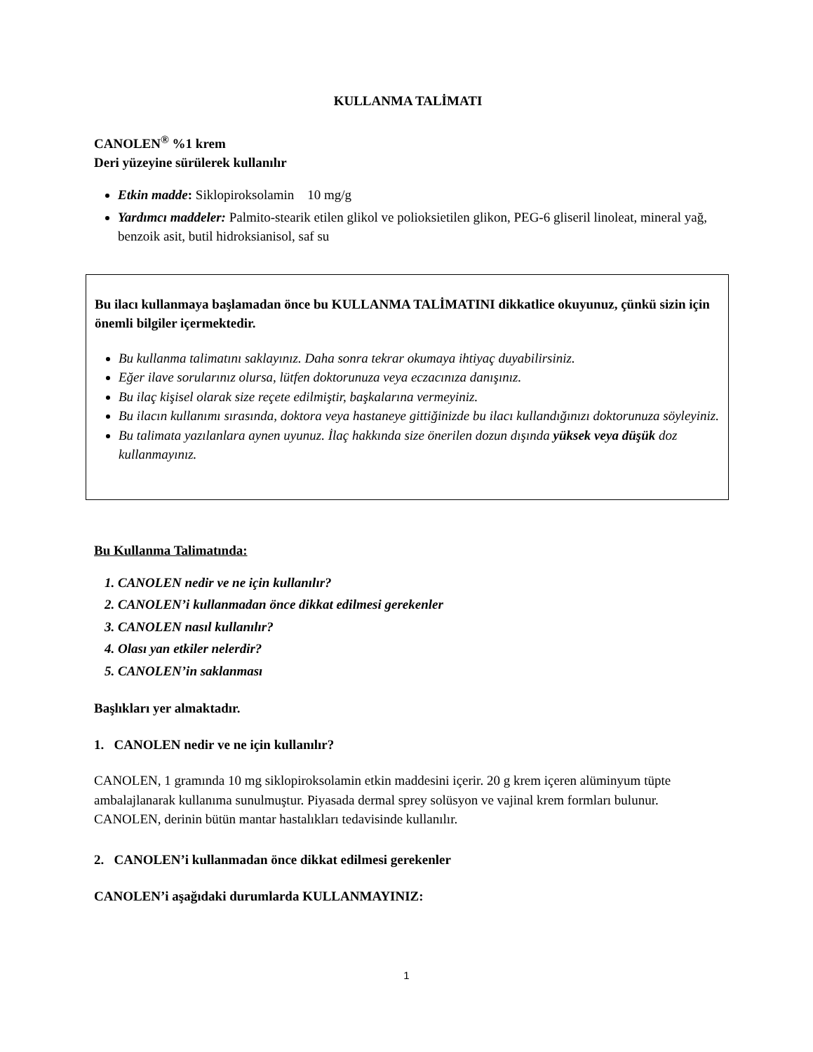KULLANMA TALİMATI
CANOLEN<sup>®</sup> %1 krem
Deri yüzeyine sürülerek kullanılır
Etkin madde: Siklopiroksolamin 10 mg/g
Yardımcı maddeler: Palmito-stearik etilen glikol ve polioksietilen glikon, PEG-6 gliseril linoleat, mineral yağ, benzoik asit, butil hidroksianisol, saf su
Bu ilacı kullanmaya başlamadan önce bu KULLANMA TALİMATINI dikkatlice okuyunuz, çünkü sizin için önemli bilgiler içermektedir.
Bu kullanma talimatını saklayınız. Daha sonra tekrar okumaya ihtiyaç duyabilirsiniz.
Eğer ilave sorularınız olursa, lütfen doktorunuza veya eczacınıza danışınız.
Bu ilaç kişisel olarak size reçete edilmiştir, başkalarına vermeyiniz.
Bu ilacın kullanımı sırasında, doktora veya hastaneye gittiğinizde bu ilacı kullandığınızı doktorunuza söyleyiniz.
Bu talimata yazılanlara aynen uyunuz. İlaç hakkında size önerilen dozun dışında yüksek veya düşük doz kullanmayınız.
Bu Kullanma Talimatında:
1. CANOLEN nedir ve ne için kullanılır?
2. CANOLEN’i kullanmadan önce dikkat edilmesi gerekenler
3. CANOLEN nasıl kullanılır?
4. Olası yan etkiler nelerdir?
5. CANOLEN’in saklanması
Başlıkları yer almaktadır.
1. CANOLEN nedir ve ne için kullanılır?
CANOLEN, 1 gramında 10 mg siklopiroksolamin etkin maddesini içerir. 20 g krem içeren alüminyum tüpte ambalajlanarak kullanıma sunulmuştur. Piyasada dermal sprey solüsyon ve vajinal krem formları bulunur.
CANOLEN, derinin bütün mantar hastalıkları tedavisinde kullanılır.
2. CANOLEN’i kullanmadan önce dikkat edilmesi gerekenler
CANOLEN’i aşağıdaki durumlarda KULLANMAYINIZ:
1